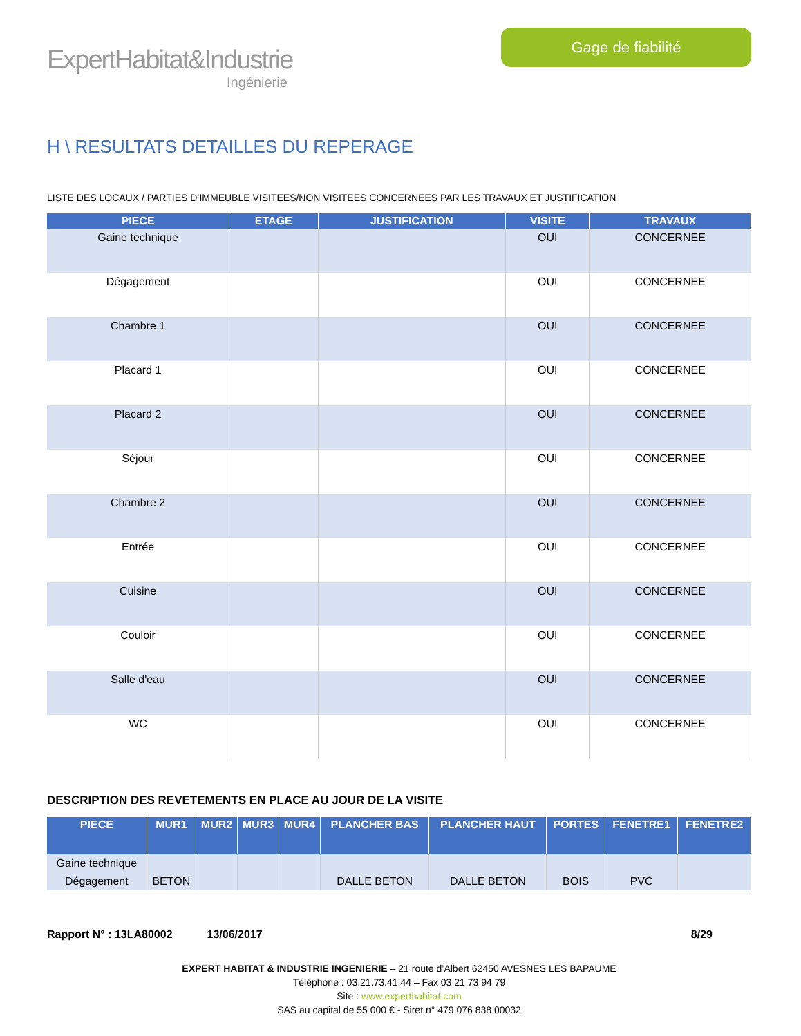ExpertHabitat&Industrie
Ingénierie
Gage de fiabilité
H \ RESULTATS DETAILLES DU REPERAGE
LISTE DES LOCAUX / PARTIES D’IMMEUBLE VISITEES/NON VISITEES CONCERNEES PAR LES TRAVAUX ET JUSTIFICATION
| PIECE | ETAGE | JUSTIFICATION | VISITE | TRAVAUX |
| --- | --- | --- | --- | --- |
| Gaine technique | | | OUI | CONCERNEE |
| Dégagement | | | OUI | CONCERNEE |
| Chambre 1 | | | OUI | CONCERNEE |
| Placard 1 | | | OUI | CONCERNEE |
| Placard 2 | | | OUI | CONCERNEE |
| Séjour | | | OUI | CONCERNEE |
| Chambre 2 | | | OUI | CONCERNEE |
| Entrée | | | OUI | CONCERNEE |
| Cuisine | | | OUI | CONCERNEE |
| Couloir | | | OUI | CONCERNEE |
| Salle d'eau | | | OUI | CONCERNEE |
| WC | | | OUI | CONCERNEE |
DESCRIPTION DES REVETEMENTS EN PLACE AU JOUR DE LA VISITE
| PIECE | MUR1 | MUR2 | MUR3 | MUR4 | PLANCHER BAS | PLANCHER HAUT | PORTES | FENETRE1 | FENETRE2 |
| --- | --- | --- | --- | --- | --- | --- | --- | --- | --- |
| Gaine technique | | | | | | | | | |
| Dégagement | BETON | | | | DALLE BETON | DALLE BETON | BOIS | PVC | |
Rapport N° : 13LA80002 13/06/2017 8/29
EXPERT HABITAT & INDUSTRIE INGENIERIE – 21 route d’Albert 62450 AVESNES LES BAPAUME
Téléphone : 03.21.73.41.44 – Fax 03 21 73 94 79
Site : www.experthabitat.com
SAS au capital de 55 000 € - Siret n° 479 076 838 00032